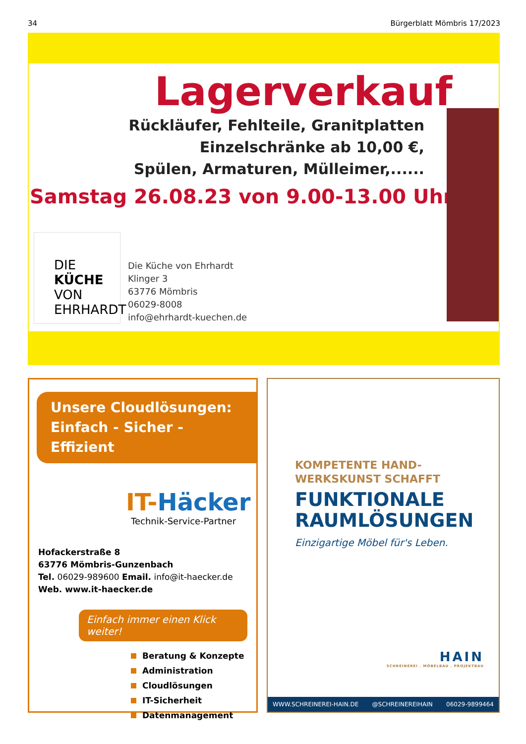34 Bürgerblatt Mömbris 17/2023
Lagerverkauf
Rückläufer, Fehlteile, Granitplatten
Einzelschränke ab 10,00 €,
Spülen, Armaturen, Mülleimer,......
Samstag 26.08.23 von 9.00-13.00 Uhr
DIE
KÜCHE
VON
EHRHARDT
Die Küche von Ehrhardt
Klinger 3
63776 Mömbris
06029-8008
info@ehrhardt-kuechen.de
Unsere Cloudlösungen:
Einfach - Sicher - Effizient
IT-Häcker
Technik-Service-Partner
Hofackerstraße 8
63776 Mömbris-Gunzenbach
Tel. 06029-989600 Email. info@it-haecker.de
Web. www.it-haecker.de
Einfach immer einen Klick weiter!
Beratung & Konzepte
Administration
Cloudlösungen
IT-Sicherheit
Datenmanagement
KOMPETENTE HAND-
WERKSKUNST SCHAFFT
FUNKTIONALE
RAUMLÖSUNGEN
Einzigartige Möbel für's Leben.
HAIN
SCHREINEREI . MÖBELBAU . PROJEKTBAU
WWW.SCHREINEREI-HAIN.DE @SCHREINEREIHAIN 06029-9899464